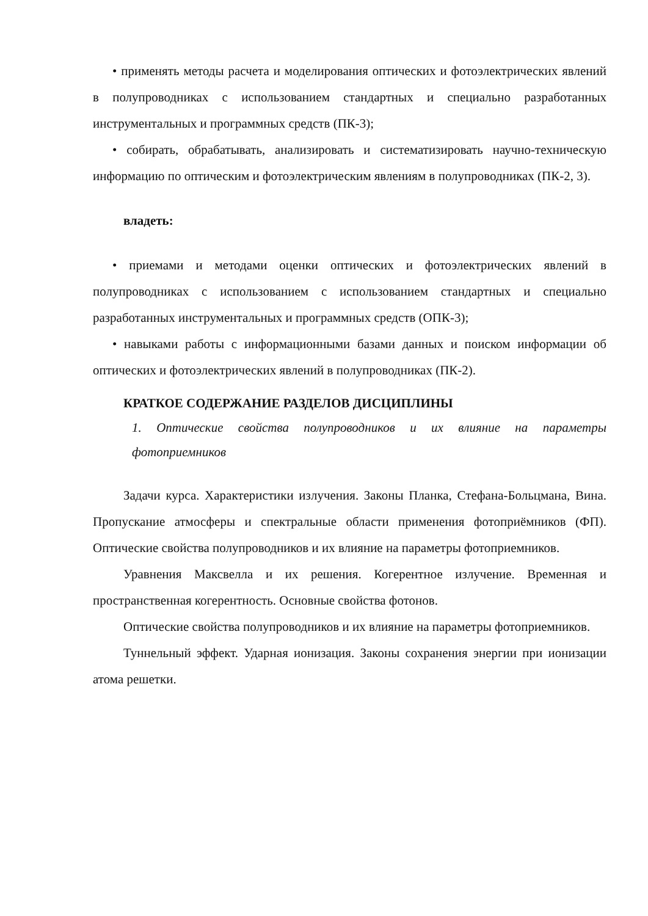• применять методы расчета и моделирования оптических и фотоэлектрических явлений в полупроводниках с использованием стандартных и специально разработанных инструментальных и программных средств (ПК-3);
• собирать, обрабатывать, анализировать и систематизировать научно-техническую информацию по оптическим и фотоэлектрическим явлениям в полупроводниках (ПК-2, 3).
владеть:
• приемами и методами оценки оптических и фотоэлектрических явлений в полупроводниках с использованием с использованием стандартных и специально разработанных инструментальных и программных средств (ОПК-3);
• навыками работы с информационными базами данных и поиском информации об оптических и фотоэлектрических явлений в полупроводниках (ПК-2).
КРАТКОЕ СОДЕРЖАНИЕ РАЗДЕЛОВ ДИСЦИПЛИНЫ
1. Оптические свойства полупроводников и их влияние на параметры фотоприемников
Задачи курса. Характеристики излучения. Законы Планка, Стефана-Больцмана, Вина. Пропускание атмосферы и спектральные области применения фотоприёмников (ФП). Оптические свойства полупроводников и их влияние на параметры фотоприемников.
Уравнения Максвелла и их решения. Когерентное излучение. Временная и пространственная когерентность. Основные свойства фотонов.
Оптические свойства полупроводников и их влияние на параметры фотоприемников.
Туннельный эффект. Ударная ионизация. Законы сохранения энергии при ионизации атома решетки.